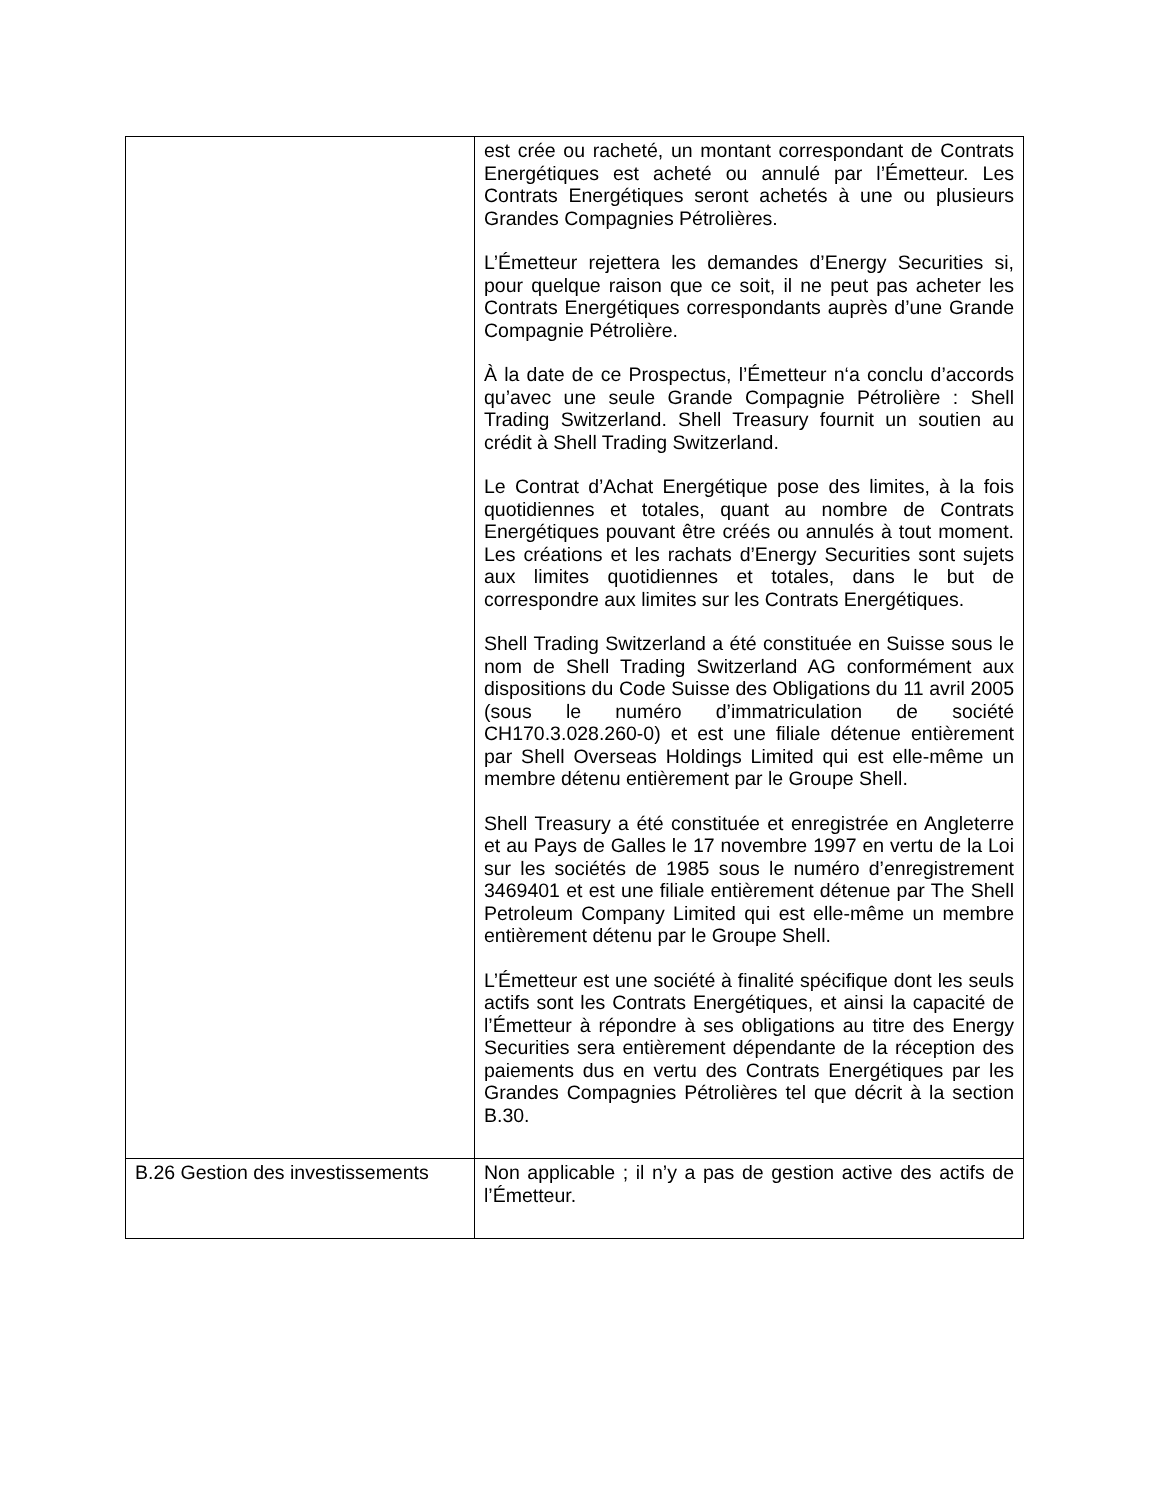| | est crée ou racheté, un montant correspondant de Contrats Energétiques est acheté ou annulé par l’Émetteur. Les Contrats Energétiques seront achetés à une ou plusieurs Grandes Compagnies Pétrolières. L’Émetteur rejettera les demandes d’Energy Securities si, pour quelque raison que ce soit, il ne peut pas acheter les Contrats Energétiques correspondants auprès d’une Grande Compagnie Pétrolière. À la date de ce Prospectus, l’Émetteur n‘a conclu d’accords qu’avec une seule Grande Compagnie Pétrolière : Shell Trading Switzerland. Shell Treasury fournit un soutien au crédit à Shell Trading Switzerland. Le Contrat d’Achat Energétique pose des limites, à la fois quotidiennes et totales, quant au nombre de Contrats Energétiques pouvant être créés ou annulés à tout moment. Les créations et les rachats d’Energy Securities sont sujets aux limites quotidiennes et totales, dans le but de correspondre aux limites sur les Contrats Energétiques. Shell Trading Switzerland a été constituée en Suisse sous le nom de Shell Trading Switzerland AG conformément aux dispositions du Code Suisse des Obligations du 11 avril 2005 (sous le numéro d’immatriculation de société CH170.3.028.260-0) et est une filiale détenue entièrement par Shell Overseas Holdings Limited qui est elle-même un membre détenu entièrement par le Groupe Shell. Shell Treasury a été constituée et enregistrée en Angleterre et au Pays de Galles le 17 novembre 1997 en vertu de la Loi sur les sociétés de 1985 sous le numéro d’enregistrement 3469401 et est une filiale entièrement détenue par The Shell Petroleum Company Limited qui est elle-même un membre entièrement détenu par le Groupe Shell. L’Émetteur est une société à finalité spécifique dont les seuls actifs sont les Contrats Energétiques, et ainsi la capacité de l’Émetteur à répondre à ses obligations au titre des Energy Securities sera entièrement dépendante de la réception des paiements dus en vertu des Contrats Energétiques par les Grandes Compagnies Pétrolières tel que décrit à la section B.30. |
| B.26 Gestion des investissements | Non applicable ; il n’y a pas de gestion active des actifs de l’Émetteur. |